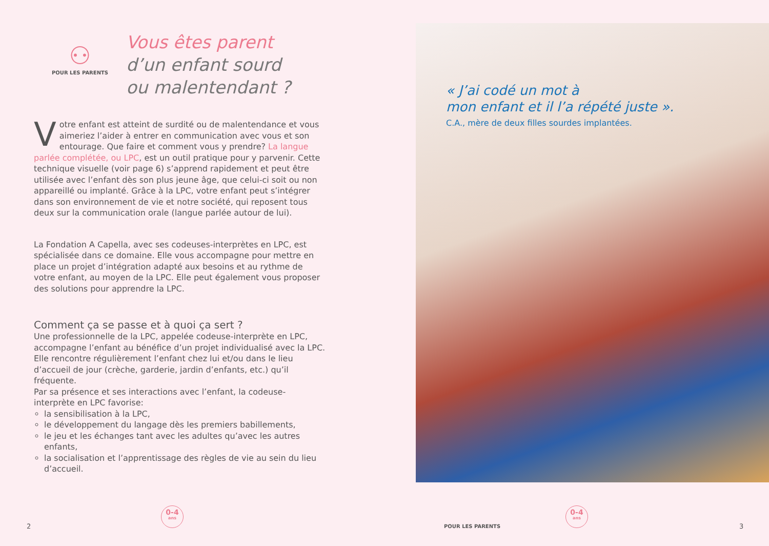⚇
POUR LES PARENTS
Vous êtes parent
d’un enfant sourd
ou malentendant ?
Votre enfant est atteint de surdité ou de malentendance et vous aimeriez l’aider à entrer en communication avec vous et son entourage. Que faire et comment vous y prendre? La langue parlée complétée, ou LPC, est un outil pratique pour y parvenir. Cette technique visuelle (voir page 6) s’apprend rapidement et peut être utilisée avec l’enfant dès son plus jeune âge, que celui-ci soit ou non appareillé ou implanté. Grâce à la LPC, votre enfant peut s’intégrer dans son environnement de vie et notre société, qui reposent tous deux sur la communication orale (langue parlée autour de lui).
La Fondation A Capella, avec ses codeuses-interprètes en LPC, est spécialisée dans ce domaine. Elle vous accompagne pour mettre en place un projet d’intégration adapté aux besoins et au rythme de votre enfant, au moyen de la LPC. Elle peut également vous proposer des solutions pour apprendre la LPC.
Comment ça se passe et à quoi ça sert ?
Une professionnelle de la LPC, appelée codeuse-interprète en LPC, accompagne l’enfant au bénéfice d’un projet individualisé avec la LPC. Elle rencontre régulièrement l’enfant chez lui et/ou dans le lieu d’accueil de jour (crèche, garderie, jardin d’enfants, etc.) qu’il fréquente.
Par sa présence et ses interactions avec l’enfant, la codeuse-interprète en LPC favorise:
la sensibilisation à la LPC,
le développement du langage dès les premiers babillements,
le jeu et les échanges tant avec les adultes qu’avec les autres enfants,
la socialisation et l’apprentissage des règles de vie au sein du lieu d’accueil.
« J’ai codé un mot à
mon enfant et il l’a répété juste ».
C.A., mère de deux filles sourdes implantées.
2
0-4
ans
POUR LES PARENTS
0-4
ans
3